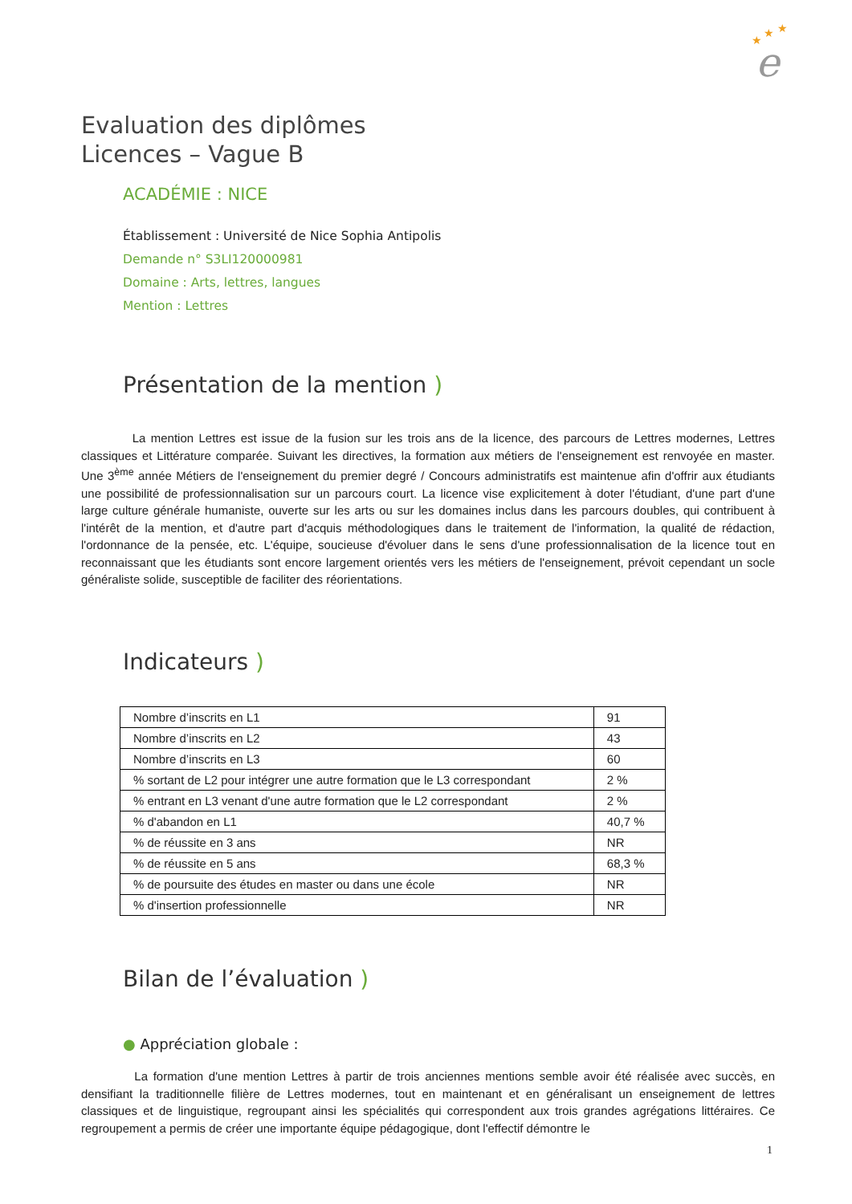★
★
★
e
Evaluation des diplômes
Licences – Vague B
ACADÉMIE : NICE
Établissement : Université de Nice Sophia Antipolis
Demande n° S3LI120000981
Domaine : Arts, lettres, langues
Mention : Lettres
Présentation de la mention )
La mention Lettres est issue de la fusion sur les trois ans de la licence, des parcours de Lettres modernes, Lettres classiques et Littérature comparée. Suivant les directives, la formation aux métiers de l'enseignement est renvoyée en master. Une 3<sup>ème</sup> année Métiers de l'enseignement du premier degré / Concours administratifs est maintenue afin d'offrir aux étudiants une possibilité de professionnalisation sur un parcours court. La licence vise explicitement à doter l'étudiant, d'une part d'une large culture générale humaniste, ouverte sur les arts ou sur les domaines inclus dans les parcours doubles, qui contribuent à l'intérêt de la mention, et d'autre part d'acquis méthodologiques dans le traitement de l'information, la qualité de rédaction, l'ordonnance de la pensée, etc. L'équipe, soucieuse d'évoluer dans le sens d'une professionnalisation de la licence tout en reconnaissant que les étudiants sont encore largement orientés vers les métiers de l'enseignement, prévoit cependant un socle généraliste solide, susceptible de faciliter des réorientations.
Indicateurs )
| Nombre d’inscrits en L1 | 91 |
| Nombre d’inscrits en L2 | 43 |
| Nombre d’inscrits en L3 | 60 |
| % sortant de L2 pour intégrer une autre formation que le L3 correspondant | 2 % |
| % entrant en L3 venant d'une autre formation que le L2 correspondant | 2 % |
| % d'abandon en L1 | 40,7 % |
| % de réussite en 3 ans | NR |
| % de réussite en 5 ans | 68,3 % |
| % de poursuite des études en master ou dans une école | NR |
| % d'insertion professionnelle | NR |
Bilan de l’évaluation )
● Appréciation globale :
La formation d'une mention Lettres à partir de trois anciennes mentions semble avoir été réalisée avec succès, en densifiant la traditionnelle filière de Lettres modernes, tout en maintenant et en généralisant un enseignement de lettres classiques et de linguistique, regroupant ainsi les spécialités qui correspondent aux trois grandes agrégations littéraires. Ce regroupement a permis de créer une importante équipe pédagogique, dont l'effectif démontre le
1